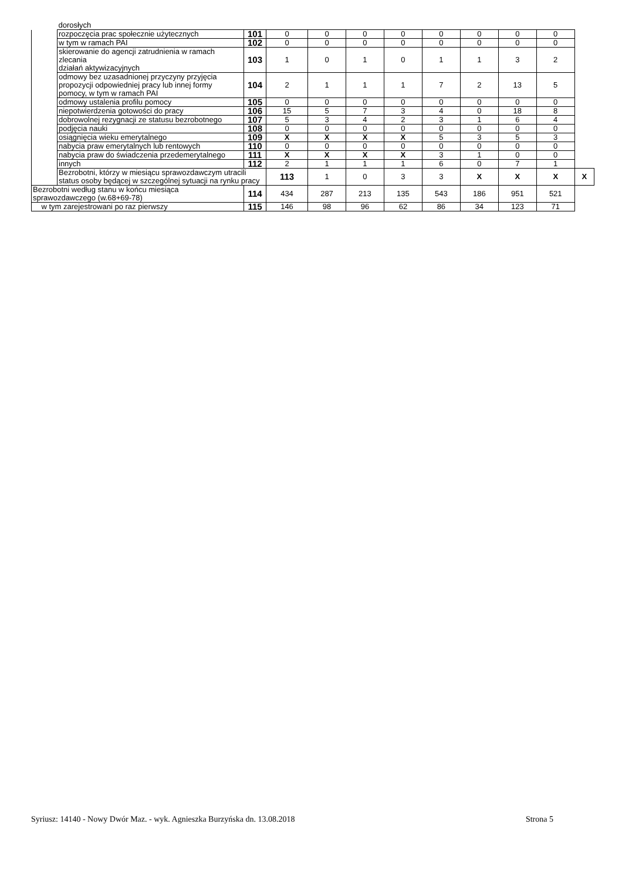| | dorosłych | | | | | | | | | | |
| | rozpoczęcia prac społecznie użytecznych | 101 | 0 | 0 | 0 | 0 | 0 | 0 | 0 | 0 | |
| | w tym w ramach PAI | 102 | 0 | 0 | 0 | 0 | 0 | 0 | 0 | 0 | |
| | skierowanie do agencji zatrudnienia w ramach zlecania działań aktywizacyjnych | 103 | 1 | 0 | 1 | 0 | 1 | 1 | 3 | 2 | |
| | odmowy bez uzasadnionej przyczyny przyjęcia propozycji odpowiedniej pracy lub innej formy pomocy, w tym w ramach PAI | 104 | 2 | 1 | 1 | 1 | 7 | 2 | 13 | 5 | |
| | odmowy ustalenia profilu pomocy | 105 | 0 | 0 | 0 | 0 | 0 | 0 | 0 | 0 | |
| | niepotwierdzenia gotowości do pracy | 106 | 15 | 5 | 7 | 3 | 4 | 0 | 18 | 8 | |
| | dobrowolnej rezygnacji ze statusu bezrobotnego | 107 | 5 | 3 | 4 | 2 | 3 | 1 | 6 | 4 | |
| | podjęcia nauki | 108 | 0 | 0 | 0 | 0 | 0 | 0 | 0 | 0 | |
| | osiągnięcia wieku emerytalnego | 109 | X | X | X | X | 5 | 3 | 5 | 3 | |
| | nabycia praw emerytalnych lub rentowych | 110 | 0 | 0 | 0 | 0 | 0 | 0 | 0 | 0 | |
| | nabycia praw do świadczenia przedemerytalnego | 111 | X | X | X | X | 3 | 1 | 0 | 0 | |
| | innych | 112 | 2 | 1 | 1 | 1 | 6 | 0 | 7 | 1 | |
| | Bezrobotni, którzy w miesiącu sprawozdawczym utracili status osoby będącej w szczególnej sytuacji na rynku pracy | | 113 | 1 | 0 | 3 | 3 | X | X | X | X |
| Bezrobotni według stanu w końcu miesiąca sprawozdawczego (w.68+69-78) | | 114 | 434 | 287 | 213 | 135 | 543 | 186 | 951 | 521 | |
| w tym zarejestrowani po raz pierwszy | | 115 | 146 | 98 | 96 | 62 | 86 | 34 | 123 | 71 | |
Syriusz: 14140 - Nowy Dwór Maz. - wyk. Agnieszka Burzyńska dn. 13.08.2018 Strona 5